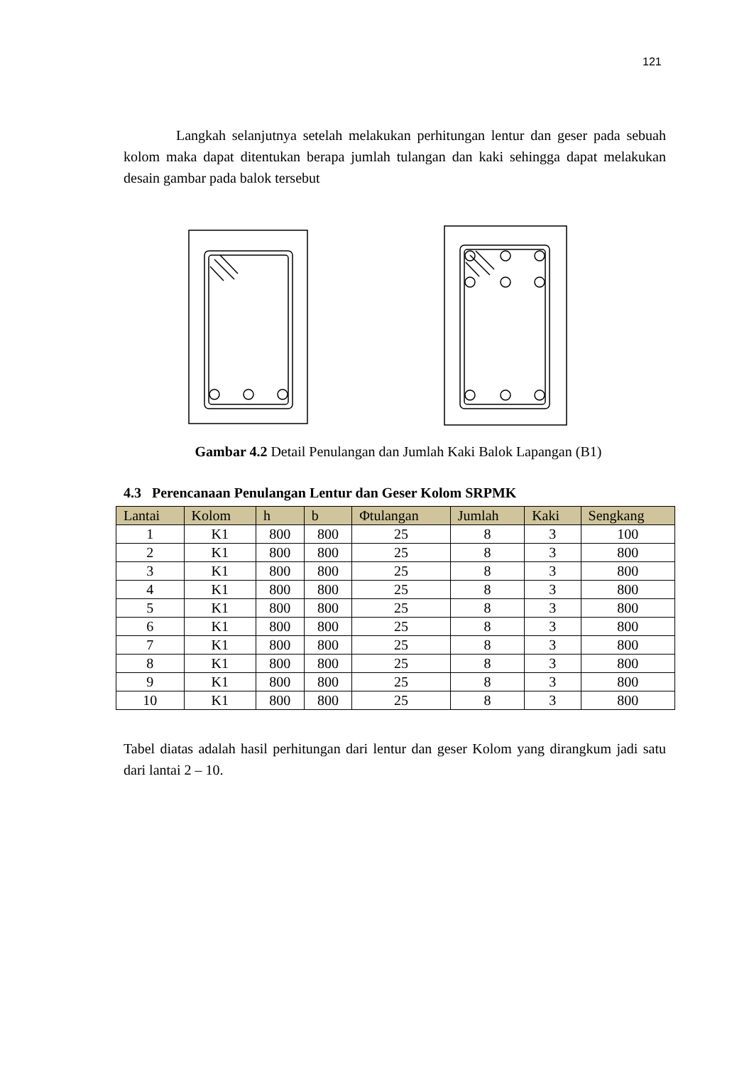121
Langkah selanjutnya setelah melakukan perhitungan lentur dan geser pada sebuah kolom maka dapat ditentukan berapa jumlah tulangan dan kaki sehingga dapat melakukan desain gambar pada balok tersebut
Gambar 4.2 Detail Penulangan dan Jumlah Kaki Balok Lapangan (B1)
4.3 Perencanaan Penulangan Lentur dan Geser Kolom SRPMK
| Lantai | Kolom | h | b | Φtulangan | Jumlah | Kaki | Sengkang |
| --- | --- | --- | --- | --- | --- | --- | --- |
| 1 | K1 | 800 | 800 | 25 | 8 | 3 | 100 |
| 2 | K1 | 800 | 800 | 25 | 8 | 3 | 800 |
| 3 | K1 | 800 | 800 | 25 | 8 | 3 | 800 |
| 4 | K1 | 800 | 800 | 25 | 8 | 3 | 800 |
| 5 | K1 | 800 | 800 | 25 | 8 | 3 | 800 |
| 6 | K1 | 800 | 800 | 25 | 8 | 3 | 800 |
| 7 | K1 | 800 | 800 | 25 | 8 | 3 | 800 |
| 8 | K1 | 800 | 800 | 25 | 8 | 3 | 800 |
| 9 | K1 | 800 | 800 | 25 | 8 | 3 | 800 |
| 10 | K1 | 800 | 800 | 25 | 8 | 3 | 800 |
Tabel diatas adalah hasil perhitungan dari lentur dan geser Kolom yang dirangkum jadi satu dari lantai 2 – 10.